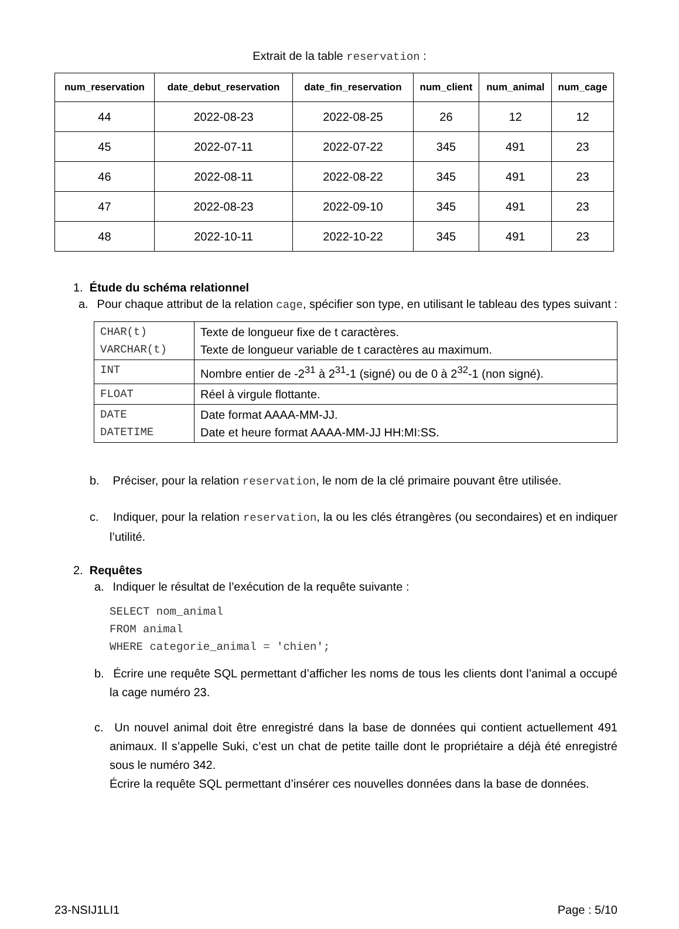Extrait de la table reservation :
| num_reservation | date_debut_reservation | date_fin_reservation | num_client | num_animal | num_cage |
| --- | --- | --- | --- | --- | --- |
| 44 | 2022-08-23 | 2022-08-25 | 26 | 12 | 12 |
| 45 | 2022-07-11 | 2022-07-22 | 345 | 491 | 23 |
| 46 | 2022-08-11 | 2022-08-22 | 345 | 491 | 23 |
| 47 | 2022-08-23 | 2022-09-10 | 345 | 491 | 23 |
| 48 | 2022-10-11 | 2022-10-22 | 345 | 491 | 23 |
1. Étude du schéma relationnel
a. Pour chaque attribut de la relation cage, spécifier son type, en utilisant le tableau des types suivant :
| CHAR(t) VARCHAR(t) | Texte de longueur fixe de t caractères. Texte de longueur variable de t caractères au maximum. |
| INT | Nombre entier de -2<sup>31</sup> à 2<sup>31</sup>-1 (signé) ou de 0 à 2<sup>32</sup>-1 (non signé). |
| FLOAT | Réel à virgule flottante. |
| DATE DATETIME | Date format AAAA-MM-JJ. Date et heure format AAAA-MM-JJ HH:MI:SS. |
b. Préciser, pour la relation reservation, le nom de la clé primaire pouvant être utilisée.
c. Indiquer, pour la relation reservation, la ou les clés étrangères (ou secondaires) et en indiquer l’utilité.
2. Requêtes
a. Indiquer le résultat de l’exécution de la requête suivante :
SELECT nom_animal
FROM animal
WHERE categorie_animal = 'chien';
b. Écrire une requête SQL permettant d’afficher les noms de tous les clients dont l’animal a occupé la cage numéro 23.
c. Un nouvel animal doit être enregistré dans la base de données qui contient actuellement 491 animaux. Il s’appelle Suki, c’est un chat de petite taille dont le propriétaire a déjà été enregistré sous le numéro 342.
Écrire la requête SQL permettant d’insérer ces nouvelles données dans la base de données.
23-NSIJ1LI1 Page : 5/10